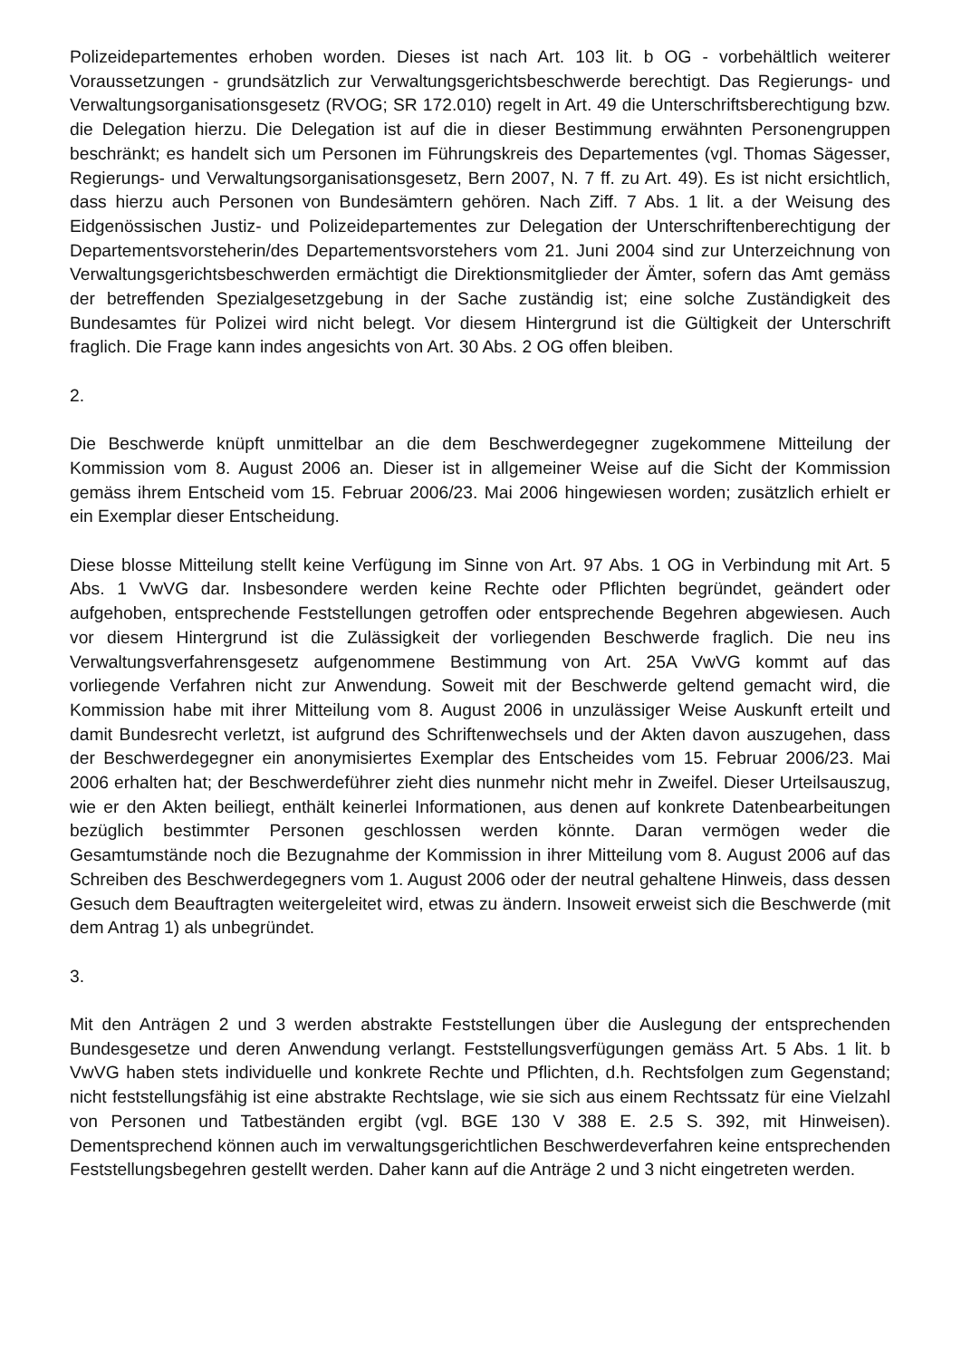Polizeidepartementes erhoben worden. Dieses ist nach Art. 103 lit. b OG - vorbehältlich weiterer Voraussetzungen - grundsätzlich zur Verwaltungsgerichtsbeschwerde berechtigt. Das Regierungs- und Verwaltungsorganisationsgesetz (RVOG; SR 172.010) regelt in Art. 49 die Unterschriftsberechtigung bzw. die Delegation hierzu. Die Delegation ist auf die in dieser Bestimmung erwähnten Personengruppen beschränkt; es handelt sich um Personen im Führungskreis des Departementes (vgl. Thomas Sägesser, Regierungs- und Verwaltungsorganisationsgesetz, Bern 2007, N. 7 ff. zu Art. 49). Es ist nicht ersichtlich, dass hierzu auch Personen von Bundesämtern gehören. Nach Ziff. 7 Abs. 1 lit. a der Weisung des Eidgenössischen Justiz- und Polizeidepartementes zur Delegation der Unterschriftenberechtigung der Departementsvorsteherin/des Departementsvorstehers vom 21. Juni 2004 sind zur Unterzeichnung von Verwaltungsgerichtsbeschwerden ermächtigt die Direktionsmitglieder der Ämter, sofern das Amt gemäss der betreffenden Spezialgesetzgebung in der Sache zuständig ist; eine solche Zuständigkeit des Bundesamtes für Polizei wird nicht belegt. Vor diesem Hintergrund ist die Gültigkeit der Unterschrift fraglich. Die Frage kann indes angesichts von Art. 30 Abs. 2 OG offen bleiben.
2.
Die Beschwerde knüpft unmittelbar an die dem Beschwerdegegner zugekommene Mitteilung der Kommission vom 8. August 2006 an. Dieser ist in allgemeiner Weise auf die Sicht der Kommission gemäss ihrem Entscheid vom 15. Februar 2006/23. Mai 2006 hingewiesen worden; zusätzlich erhielt er ein Exemplar dieser Entscheidung.
Diese blosse Mitteilung stellt keine Verfügung im Sinne von Art. 97 Abs. 1 OG in Verbindung mit Art. 5 Abs. 1 VwVG dar. Insbesondere werden keine Rechte oder Pflichten begründet, geändert oder aufgehoben, entsprechende Feststellungen getroffen oder entsprechende Begehren abgewiesen. Auch vor diesem Hintergrund ist die Zulässigkeit der vorliegenden Beschwerde fraglich. Die neu ins Verwaltungsverfahrensgesetz aufgenommene Bestimmung von Art. 25A VwVG kommt auf das vorliegende Verfahren nicht zur Anwendung. Soweit mit der Beschwerde geltend gemacht wird, die Kommission habe mit ihrer Mitteilung vom 8. August 2006 in unzulässiger Weise Auskunft erteilt und damit Bundesrecht verletzt, ist aufgrund des Schriftenwechsels und der Akten davon auszugehen, dass der Beschwerdegegner ein anonymisiertes Exemplar des Entscheides vom 15. Februar 2006/23. Mai 2006 erhalten hat; der Beschwerdeführer zieht dies nunmehr nicht mehr in Zweifel. Dieser Urteilsauszug, wie er den Akten beiliegt, enthält keinerlei Informationen, aus denen auf konkrete Datenbearbeitungen bezüglich bestimmter Personen geschlossen werden könnte. Daran vermögen weder die Gesamtumstände noch die Bezugnahme der Kommission in ihrer Mitteilung vom 8. August 2006 auf das Schreiben des Beschwerdegegners vom 1. August 2006 oder der neutral gehaltene Hinweis, dass dessen Gesuch dem Beauftragten weitergeleitet wird, etwas zu ändern. Insoweit erweist sich die Beschwerde (mit dem Antrag 1) als unbegründet.
3.
Mit den Anträgen 2 und 3 werden abstrakte Feststellungen über die Auslegung der entsprechenden Bundesgesetze und deren Anwendung verlangt. Feststellungsverfügungen gemäss Art. 5 Abs. 1 lit. b VwVG haben stets individuelle und konkrete Rechte und Pflichten, d.h. Rechtsfolgen zum Gegenstand; nicht feststellungsfähig ist eine abstrakte Rechtslage, wie sie sich aus einem Rechtssatz für eine Vielzahl von Personen und Tatbeständen ergibt (vgl. BGE 130 V 388 E. 2.5 S. 392, mit Hinweisen). Dementsprechend können auch im verwaltungsgerichtlichen Beschwerdeverfahren keine entsprechenden Feststellungsbegehren gestellt werden. Daher kann auf die Anträge 2 und 3 nicht eingetreten werden.